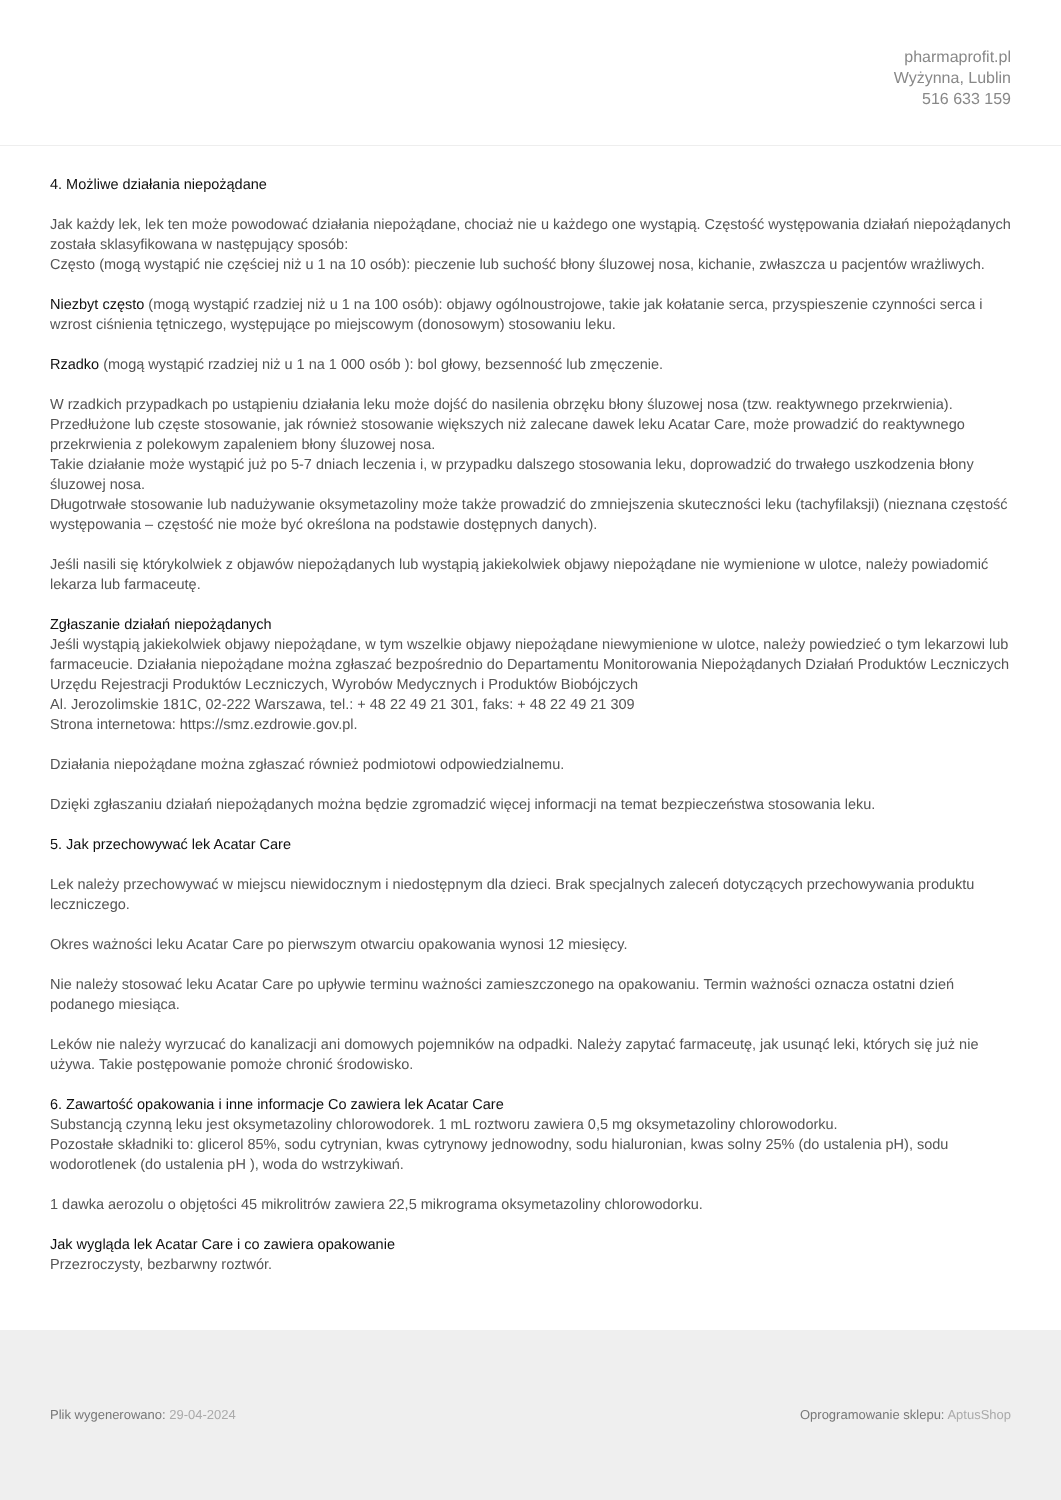pharmaprofit.pl
Wyżynna, Lublin
516 633 159
4. Możliwe działania niepożądane
Jak każdy lek, lek ten może powodować działania niepożądane, chociaż nie u każdego one wystąpią. Częstość występowania działań niepożądanych została sklasyfikowana w następujący sposób:
Często (mogą wystąpić nie częściej niż u 1 na 10 osób): pieczenie lub suchość błony śluzowej nosa, kichanie, zwłaszcza u pacjentów wrażliwych.
Niezbyt często (mogą wystąpić rzadziej niż u 1 na 100 osób): objawy ogólnoustrojowe, takie jak kołatanie serca, przyspieszenie czynności serca i wzrost ciśnienia tętniczego, występujące po miejscowym (donosowym) stosowaniu leku.
Rzadko (mogą wystąpić rzadziej niż u 1 na 1 000 osób ): bol głowy, bezsenność lub zmęczenie.
W rzadkich przypadkach po ustąpieniu działania leku może dojść do nasilenia obrzęku błony śluzowej nosa (tzw. reaktywnego przekrwienia).
Przedłużone lub częste stosowanie, jak również stosowanie większych niż zalecane dawek leku Acatar Care, może prowadzić do reaktywnego przekrwienia z polekowym zapaleniem błony śluzowej nosa.
Takie działanie może wystąpić już po 5-7 dniach leczenia i, w przypadku dalszego stosowania leku, doprowadzić do trwałego uszkodzenia błony śluzowej nosa.
Długotrwałe stosowanie lub nadużywanie oksymetazoliny może także prowadzić do zmniejszenia skuteczności leku (tachyfilaksji) (nieznana częstość występowania – częstość nie może być określona na podstawie dostępnych danych).
Jeśli nasili się którykolwiek z objawów niepożądanych lub wystąpią jakiekolwiek objawy niepożądane nie wymienione w ulotce, należy powiadomić lekarza lub farmaceutę.
Zgłaszanie działań niepożądanych
Jeśli wystąpią jakiekolwiek objawy niepożądane, w tym wszelkie objawy niepożądane niewymienione w ulotce, należy powiedzieć o tym lekarzowi lub farmaceucie. Działania niepożądane można zgłaszać bezpośrednio do Departamentu Monitorowania Niepożądanych Działań Produktów Leczniczych Urzędu Rejestracji Produktów Leczniczych, Wyrobów Medycznych i Produktów Biobójczych
Al. Jerozolimskie 181C, 02-222 Warszawa, tel.: + 48 22 49 21 301, faks: + 48 22 49 21 309
Strona internetowa: https://smz.ezdrowie.gov.pl.
Działania niepożądane można zgłaszać również podmiotowi odpowiedzialnemu.
Dzięki zgłaszaniu działań niepożądanych można będzie zgromadzić więcej informacji na temat bezpieczeństwa stosowania leku.
5. Jak przechowywać lek Acatar Care
Lek należy przechowywać w miejscu niewidocznym i niedostępnym dla dzieci. Brak specjalnych zaleceń dotyczących przechowywania produktu leczniczego.
Okres ważności leku Acatar Care po pierwszym otwarciu opakowania wynosi 12 miesięcy.
Nie należy stosować leku Acatar Care po upływie terminu ważności zamieszczonego na opakowaniu. Termin ważności oznacza ostatni dzień podanego miesiąca.
Leków nie należy wyrzucać do kanalizacji ani domowych pojemników na odpadki. Należy zapytać farmaceutę, jak usunąć leki, których się już nie używa. Takie postępowanie pomoże chronić środowisko.
6. Zawartość opakowania i inne informacje Co zawiera lek Acatar Care
Substancją czynną leku jest oksymetazoliny chlorowodorek. 1 mL roztworu zawiera 0,5 mg oksymetazoliny chlorowodorku.
Pozostałe składniki to: glicerol 85%, sodu cytrynian, kwas cytrynowy jednowodny, sodu hialuronian, kwas solny 25% (do ustalenia pH), sodu wodorotlenek (do ustalenia pH ), woda do wstrzykiwań.
1 dawka aerozolu o objętości 45 mikrolitrów zawiera 22,5 mikrograma oksymetazoliny chlorowodorku.
Jak wygląda lek Acatar Care i co zawiera opakowanie
Przezroczysty, bezbarwny roztwór.
Plik wygenerowano: 29-04-2024 Oprogramowanie sklepu: AptusShop